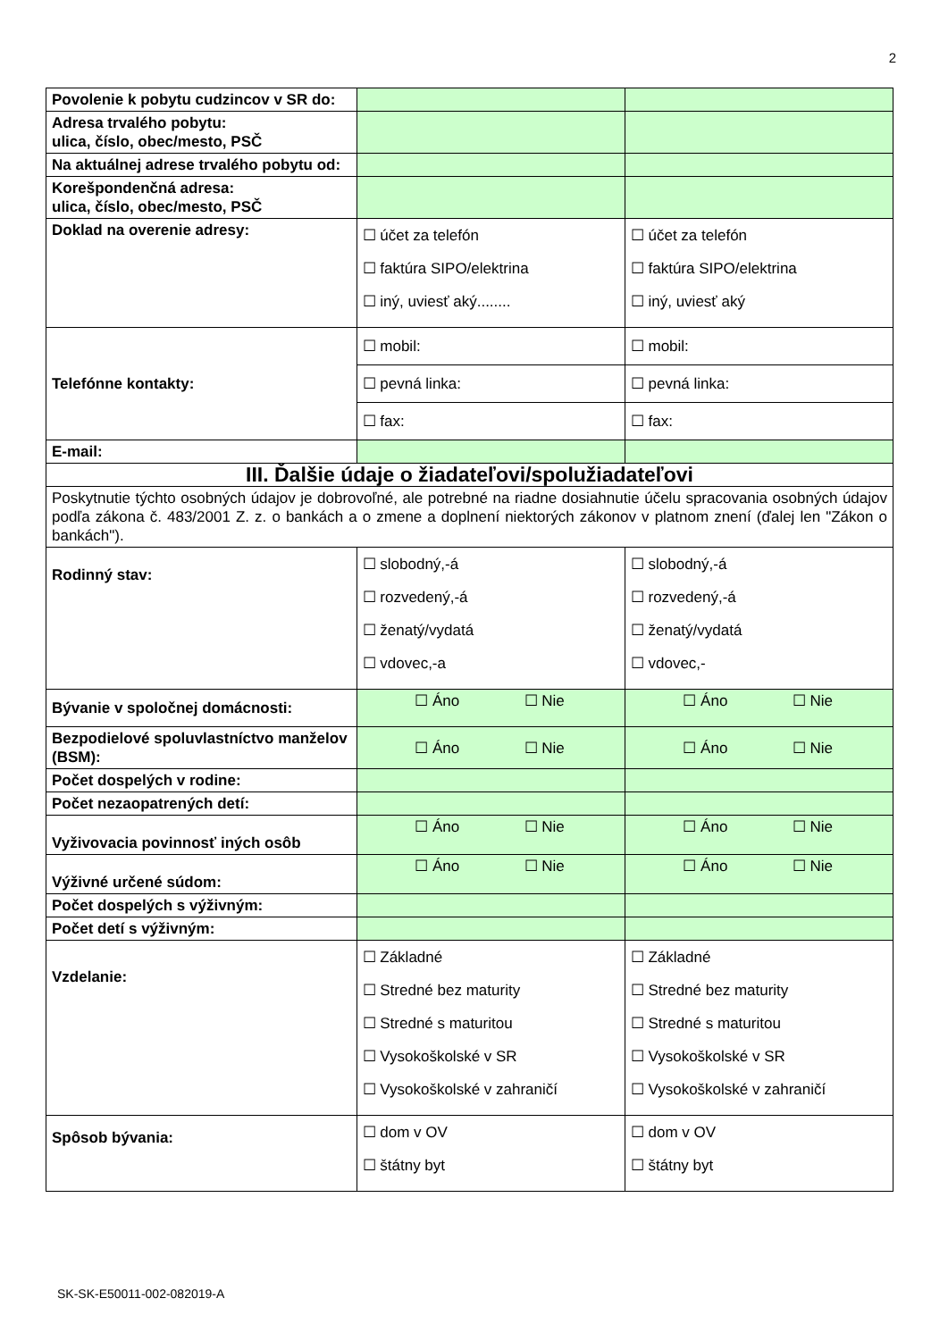2
| Povolenie k pobytu cudzincov v SR do: | | |
| Adresa trvalého pobytu: ulica, číslo, obec/mesto, PSČ | | |
| Na aktuálnej adrese trvalého pobytu od: | | |
| Korešpondenčná adresa: ulica, číslo, obec/mesto, PSČ | | |
| Doklad na overenie adresy: | ☐ účet za telefón ☐ faktúra SIPO/elektrina ☐ iný, uviesť aký........ | ☐ účet za telefón ☐ faktúra SIPO/elektrina ☐ iný, uviesť aký |
| Telefónne kontakty: | ☐ mobil: | ☐ mobil: |
| | ☐ pevná linka: | ☐ pevná linka: |
| | ☐ fax: | ☐ fax: |
| E-mail: | | |
| III. Ďalšie údaje o žiadateľovi/spolužiadateľovi | | |
| Poskytnutie týchto osobných údajov je dobrovoľné, ale potrebné na riadne dosiahnutie účelu spracovania osobných údajov podľa zákona č. 483/2001 Z. z. o bankách a o zmene a doplnení niektorých zákonov v platnom znení (ďalej len "Zákon o bankách"). | | |
| Rodinný stav: | ☐ slobodný,-á ☐ rozvedený,-á ☐ ženatý/vydatá ☐ vdovec,-a | ☐ slobodný,-á ☐ rozvedený,-á ☐ ženatý/vydatá ☐ vdovec,- |
| Bývanie v spoločnej domácnosti: | ☐ Áno ☐ Nie | ☐ Áno ☐ Nie |
| Bezpodielové spoluvlastníctvo manželov (BSM): | ☐ Áno ☐ Nie | ☐ Áno ☐ Nie |
| Počet dospelých v rodine: | | |
| Počet nezaopatrených detí: | | |
| Vyživovacia povinnosť iných osôb | ☐ Áno ☐ Nie | ☐ Áno ☐ Nie |
| Výživné určené súdom: | ☐ Áno ☐ Nie | ☐ Áno ☐ Nie |
| Počet dospelých s výživným: | | |
| Počet detí s výživným: | | |
| Vzdelanie: | ☐ Základné ☐ Stredné bez maturity ☐ Stredné s maturitou ☐ Vysokoškolské v SR ☐ Vysokoškolské v zahraničí | ☐ Základné ☐ Stredné bez maturity ☐ Stredné s maturitou ☐ Vysokoškolské v SR ☐ Vysokoškolské v zahraničí |
| Spôsob bývania: | ☐ dom v OV ☐ štátny byt | ☐ dom v OV ☐ štátny byt |
SK-SK-E50011-002-082019-A